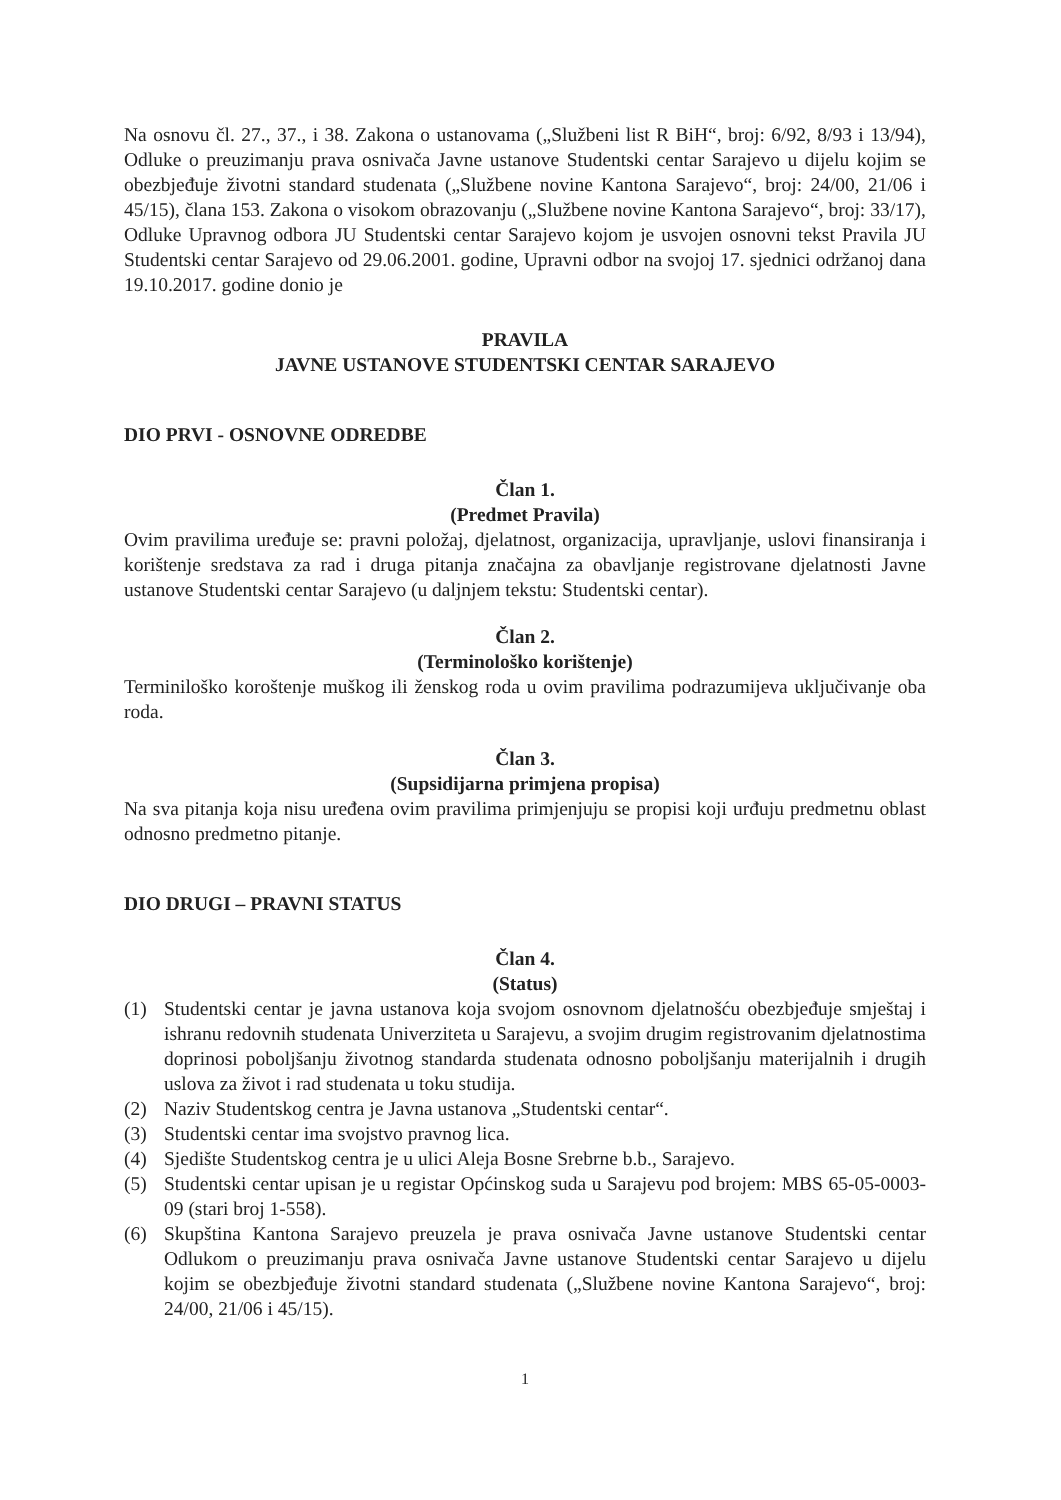Na osnovu čl. 27., 37., i 38. Zakona o ustanovama („Službeni list R BiH“, broj: 6/92, 8/93 i 13/94), Odluke o preuzimanju prava osnivača Javne ustanove Studentski centar Sarajevo u dijelu kojim se obezbjeđuje životni standard studenata („Službene novine Kantona Sarajevo“, broj: 24/00, 21/06 i 45/15), člana 153. Zakona o visokom obrazovanju („Službene novine Kantona Sarajevo“, broj: 33/17), Odluke Upravnog odbora JU Studentski centar Sarajevo kojom je usvojen osnovni tekst Pravila JU Studentski centar Sarajevo od 29.06.2001. godine, Upravni odbor na svojoj 17. sjednici održanoj dana 19.10.2017. godine donio je
PRAVILA
JAVNE USTANOVE STUDENTSKI CENTAR SARAJEVO
DIO PRVI - OSNOVNE ODREDBE
Član 1.
(Predmet Pravila)
Ovim pravilima uređuje se: pravni položaj, djelatnost, organizacija, upravljanje, uslovi finansiranja i korištenje sredstava za rad i druga pitanja značajna za obavljanje registrovane djelatnosti Javne ustanove Studentski centar Sarajevo (u daljnjem tekstu: Studentski centar).
Član 2.
(Terminološko korištenje)
Terminiloško koroštenje muškog ili ženskog roda u ovim pravilima podrazumijeva uključivanje oba roda.
Član 3.
(Supsidijarna primjena propisa)
Na sva pitanja koja nisu uređena ovim pravilima primjenjuju se propisi koji urđuju predmetnu oblast odnosno predmetno pitanje.
DIO DRUGI – PRAVNI STATUS
Član 4.
(Status)
(1) Studentski centar je javna ustanova koja svojom osnovnom djelatnošću obezbjeđuje smještaj i ishranu redovnih studenata Univerziteta u Sarajevu, a svojim drugim registrovanim djelatnostima doprinosi poboljšanju životnog standarda studenata odnosno poboljšanju materijalnih i drugih uslova za život i rad studenata u toku studija.
(2) Naziv Studentskog centra je Javna ustanova „Studentski centar“.
(3) Studentski centar ima svojstvo pravnog lica.
(4) Sjedište Studentskog centra je u ulici Aleja Bosne Srebrne b.b., Sarajevo.
(5) Studentski centar upisan je u registar Općinskog suda u Sarajevu pod brojem: MBS 65-05-0003-09 (stari broj 1-558).
(6) Skupština Kantona Sarajevo preuzela je prava osnivača Javne ustanove Studentski centar Odlukom o preuzimanju prava osnivača Javne ustanove Studentski centar Sarajevo u dijelu kojim se obezbjeđuje životni standard studenata („Službene novine Kantona Sarajevo“, broj: 24/00, 21/06 i 45/15).
1